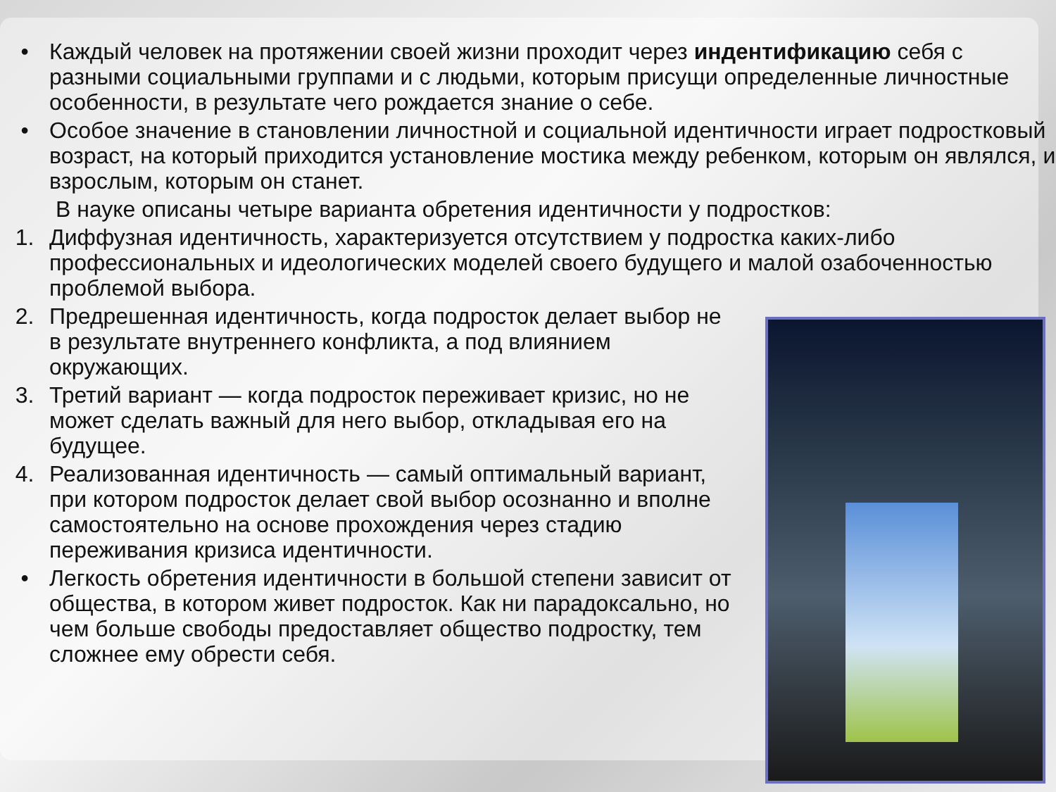• Каждый человек на протяжении своей жизни проходит через индентификацию себя с разными социальными группами и с людьми, которым присущи определенные личностные особенности, в результате чего рождается знание о себе.
• Особое значение в становлении личностной и социальной идентичности играет подростковый возраст, на который приходится установление мостика между ребенком, которым он являлся, и взрослым, которым он станет.
В науке описаны четыре варианта обретения идентичности у подростков:
1. Диффузная идентичность, характеризуется отсутствием у подростка каких-либо профессиональных и идеологических моделей своего будущего и малой озабоченностью проблемой выбора.
2. Предрешенная идентичность, когда подросток делает выбор не в результате внутреннего конфликта, а под влиянием окружающих.
3. Третий вариант — когда подросток переживает кризис, но не может сделать важный для него выбор, откладывая его на будущее.
4. Реализованная идентичность — самый оптимальный вариант, при котором подросток делает свой выбор осознанно и вполне самостоятельно на основе прохождения через стадию переживания кризиса идентичности.
• Легкость обретения идентичности в большой степени зависит от общества, в котором живет подросток. Как ни парадоксально, но чем больше свободы предоставляет общество подростку, тем сложнее ему обрести себя.